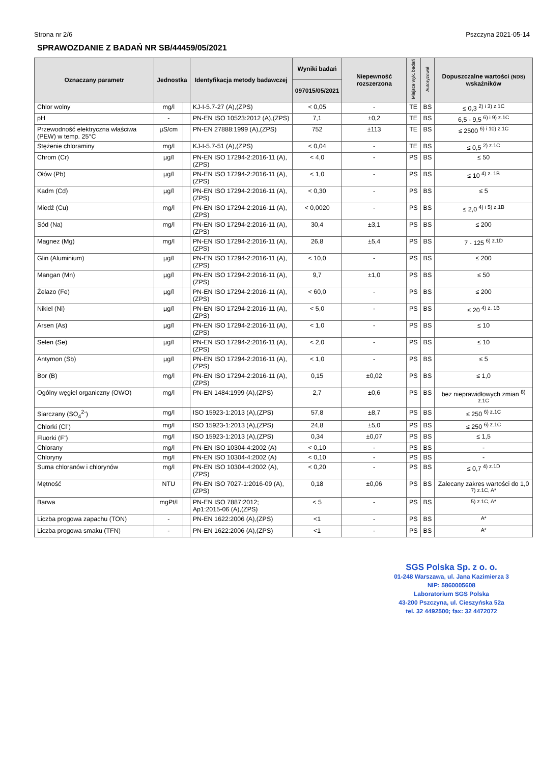Strona nr 2/6 Pszczyna 2021-05-14
SPRAWOZDANIE Z BADAŃ NR SB/44459/05/2021
| Oznaczany parametr | Jednostka | | Identyfikacja metody badawczej | Wyniki badań | Niepewność rozszerzona | Miejsce wyk. badań | Autoryzował | Dopuszczalne wartości (NDS) wskaźników |
| --- | --- | --- | --- | --- | --- | --- | --- | --- |
| | | | | 097015/05/2021 | | | | |
| Chlor wolny | mg/l | | KJ-I-5.7-27 (A),(ZPS) | < 0,05 | - | TE | BS | ≤ 0,3 <sup>2) i 3) z.1C</sup> |
| pH | - | | PN-EN ISO 10523:2012 (A),(ZPS) | 7,1 | ±0,2 | TE | BS | 6,5 - 9,5 <sup>6) i 9) z.1C</sup> |
| Przewodność elektryczna właściwa (PEW) w temp. 25°C | µS/cm | | PN-EN 27888:1999 (A),(ZPS) | 752 | ±113 | TE | BS | ≤ 2500 <sup>6) i 10) z.1C</sup> |
| Stężenie chloraminy | mg/l | | KJ-I-5.7-51 (A),(ZPS) | < 0,04 | - | TE | BS | ≤ 0,5 <sup>2) z.1C</sup> |
| Chrom (Cr) | µg/l | | PN-EN ISO 17294-2:2016-11 (A),(ZPS) | < 4,0 | - | PS | BS | ≤ 50 |
| Ołów (Pb) | µg/l | | PN-EN ISO 17294-2:2016-11 (A),(ZPS) | < 1,0 | - | PS | BS | ≤ 10 <sup>4) z. 1B</sup> |
| Kadm (Cd) | µg/l | | PN-EN ISO 17294-2:2016-11 (A),(ZPS) | < 0,30 | - | PS | BS | ≤ 5 |
| Miedź (Cu) | mg/l | | PN-EN ISO 17294-2:2016-11 (A),(ZPS) | < 0,0020 | - | PS | BS | ≤ 2,0 <sup>4) i 5) z.1B</sup> |
| Sód (Na) | mg/l | | PN-EN ISO 17294-2:2016-11 (A),(ZPS) | 30,4 | ±3,1 | PS | BS | ≤ 200 |
| Magnez (Mg) | mg/l | | PN-EN ISO 17294-2:2016-11 (A),(ZPS) | 26,8 | ±5,4 | PS | BS | 7 - 125 <sup>6) z.1D</sup> |
| Glin (Aluminium) | µg/l | | PN-EN ISO 17294-2:2016-11 (A),(ZPS) | < 10,0 | - | PS | BS | ≤ 200 |
| Mangan (Mn) | µg/l | | PN-EN ISO 17294-2:2016-11 (A),(ZPS) | 9,7 | ±1,0 | PS | BS | ≤ 50 |
| Żelazo (Fe) | µg/l | | PN-EN ISO 17294-2:2016-11 (A),(ZPS) | < 60,0 | - | PS | BS | ≤ 200 |
| Nikiel (Ni) | µg/l | | PN-EN ISO 17294-2:2016-11 (A),(ZPS) | < 5,0 | - | PS | BS | ≤ 20 <sup>4) z. 1B</sup> |
| Arsen (As) | µg/l | | PN-EN ISO 17294-2:2016-11 (A),(ZPS) | < 1,0 | - | PS | BS | ≤ 10 |
| Selen (Se) | µg/l | | PN-EN ISO 17294-2:2016-11 (A),(ZPS) | < 2,0 | - | PS | BS | ≤ 10 |
| Antymon (Sb) | µg/l | | PN-EN ISO 17294-2:2016-11 (A),(ZPS) | < 1,0 | - | PS | BS | ≤ 5 |
| Bor (B) | mg/l | | PN-EN ISO 17294-2:2016-11 (A),(ZPS) | 0,15 | ±0,02 | PS | BS | ≤ 1,0 |
| Ogólny węgiel organiczny (OWO) | mg/l | | PN-EN 1484:1999 (A),(ZPS) | 2,7 | ±0,6 | PS | BS | bez nieprawidłowych zmian <sup>8) z.1C</sup> |
| Siarczany (SO<sub>4</sub><sup>2-</sup>) | mg/l | | ISO 15923-1:2013 (A),(ZPS) | 57,8 | ±8,7 | PS | BS | ≤ 250 <sup>6) z.1C</sup> |
| Chlorki (Cl<sup>-</sup>) | mg/l | | ISO 15923-1:2013 (A),(ZPS) | 24,8 | ±5,0 | PS | BS | ≤ 250 <sup>6) z.1C</sup> |
| Fluorki (F<sup>-</sup>) | mg/l | | ISO 15923-1:2013 (A),(ZPS) | 0,34 | ±0,07 | PS | BS | ≤ 1,5 |
| Chlorany | mg/l | | PN-EN ISO 10304-4:2002 (A) | < 0,10 | - | PS | BS | - |
| Chloryny | mg/l | | PN-EN ISO 10304-4:2002 (A) | < 0,10 | - | PS | BS | - |
| Suma chloranów i chlorynów | mg/l | | PN-EN ISO 10304-4:2002 (A),(ZPS) | < 0,20 | - | PS | BS | ≤ 0,7 <sup>4) z.1D</sup> |
| Mętność | NTU | | PN-EN ISO 7027-1:2016-09 (A),(ZPS) | 0,18 | ±0,06 | PS | BS | Zalecany zakres wartości do 1,0 <sup>7) z.1C, A*</sup> |
| Barwa | mgPt/l | | PN-EN ISO 7887:2012; Ap1:2015-06 (A),(ZPS) | < 5 | - | PS | BS | <sup>5) z.1C, A*</sup> |
| Liczba progowa zapachu (TON) | - | | PN-EN 1622:2006 (A),(ZPS) | <1 | - | PS | BS | <sup>A*</sup> |
| Liczba progowa smaku (TFN) | - | | PN-EN 1622:2006 (A),(ZPS) | <1 | - | PS | BS | <sup>A*</sup> |
SGS Polska Sp. z o. o.
01-248 Warszawa, ul. Jana Kazimierza 3
NIP: 5860005608
Laboratorium SGS Polska
43-200 Pszczyna, ul. Cieszyńska 52a
tel. 32 4492500; fax: 32 4472072